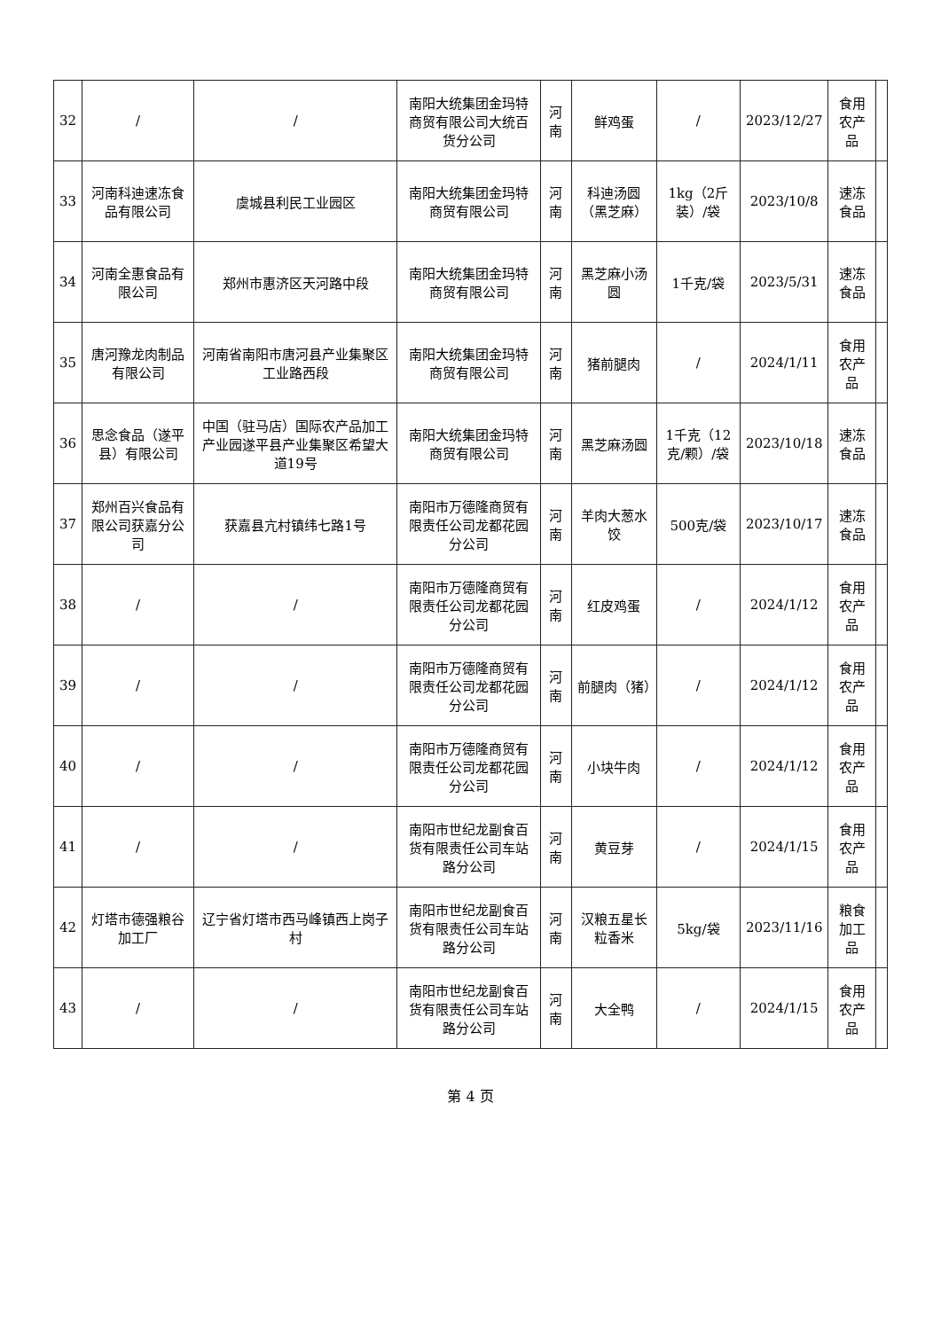| 32 | / | / | 南阳大统集团金玛特商贸有限公司大统百货分公司 | 河南 | 鲜鸡蛋 | / | 2023/12/27 | 食用农产品 | |
| 33 | 河南科迪速冻食品有限公司 | 虞城县利民工业园区 | 南阳大统集团金玛特商贸有限公司 | 河南 | 科迪汤圆（黑芝麻） | 1kg（2斤装）/袋 | 2023/10/8 | 速冻食品 | |
| 34 | 河南全惠食品有限公司 | 郑州市惠济区天河路中段 | 南阳大统集团金玛特商贸有限公司 | 河南 | 黑芝麻小汤圆 | 1千克/袋 | 2023/5/31 | 速冻食品 | |
| 35 | 唐河豫龙肉制品有限公司 | 河南省南阳市唐河县产业集聚区工业路西段 | 南阳大统集团金玛特商贸有限公司 | 河南 | 猪前腿肉 | / | 2024/1/11 | 食用农产品 | |
| 36 | 思念食品（遂平县）有限公司 | 中国（驻马店）国际农产品加工产业园遂平县产业集聚区希望大道19号 | 南阳大统集团金玛特商贸有限公司 | 河南 | 黑芝麻汤圆 | 1千克（12克/颗）/袋 | 2023/10/18 | 速冻食品 | |
| 37 | 郑州百兴食品有限公司获嘉分公司 | 获嘉县亢村镇纬七路1号 | 南阳市万德隆商贸有限责任公司龙都花园分公司 | 河南 | 羊肉大葱水饺 | 500克/袋 | 2023/10/17 | 速冻食品 | |
| 38 | / | / | 南阳市万德隆商贸有限责任公司龙都花园分公司 | 河南 | 红皮鸡蛋 | / | 2024/1/12 | 食用农产品 | |
| 39 | / | / | 南阳市万德隆商贸有限责任公司龙都花园分公司 | 河南 | 前腿肉（猪） | / | 2024/1/12 | 食用农产品 | |
| 40 | / | / | 南阳市万德隆商贸有限责任公司龙都花园分公司 | 河南 | 小块牛肉 | / | 2024/1/12 | 食用农产品 | |
| 41 | / | / | 南阳市世纪龙副食百货有限责任公司车站路分公司 | 河南 | 黄豆芽 | / | 2024/1/15 | 食用农产品 | |
| 42 | 灯塔市德强粮谷加工厂 | 辽宁省灯塔市西马峰镇西上岗子村 | 南阳市世纪龙副食百货有限责任公司车站路分公司 | 河南 | 汉粮五星长粒香米 | 5kg/袋 | 2023/11/16 | 粮食加工品 | |
| 43 | / | / | 南阳市世纪龙副食百货有限责任公司车站路分公司 | 河南 | 大全鸭 | / | 2024/1/15 | 食用农产品 | |
第 4 页